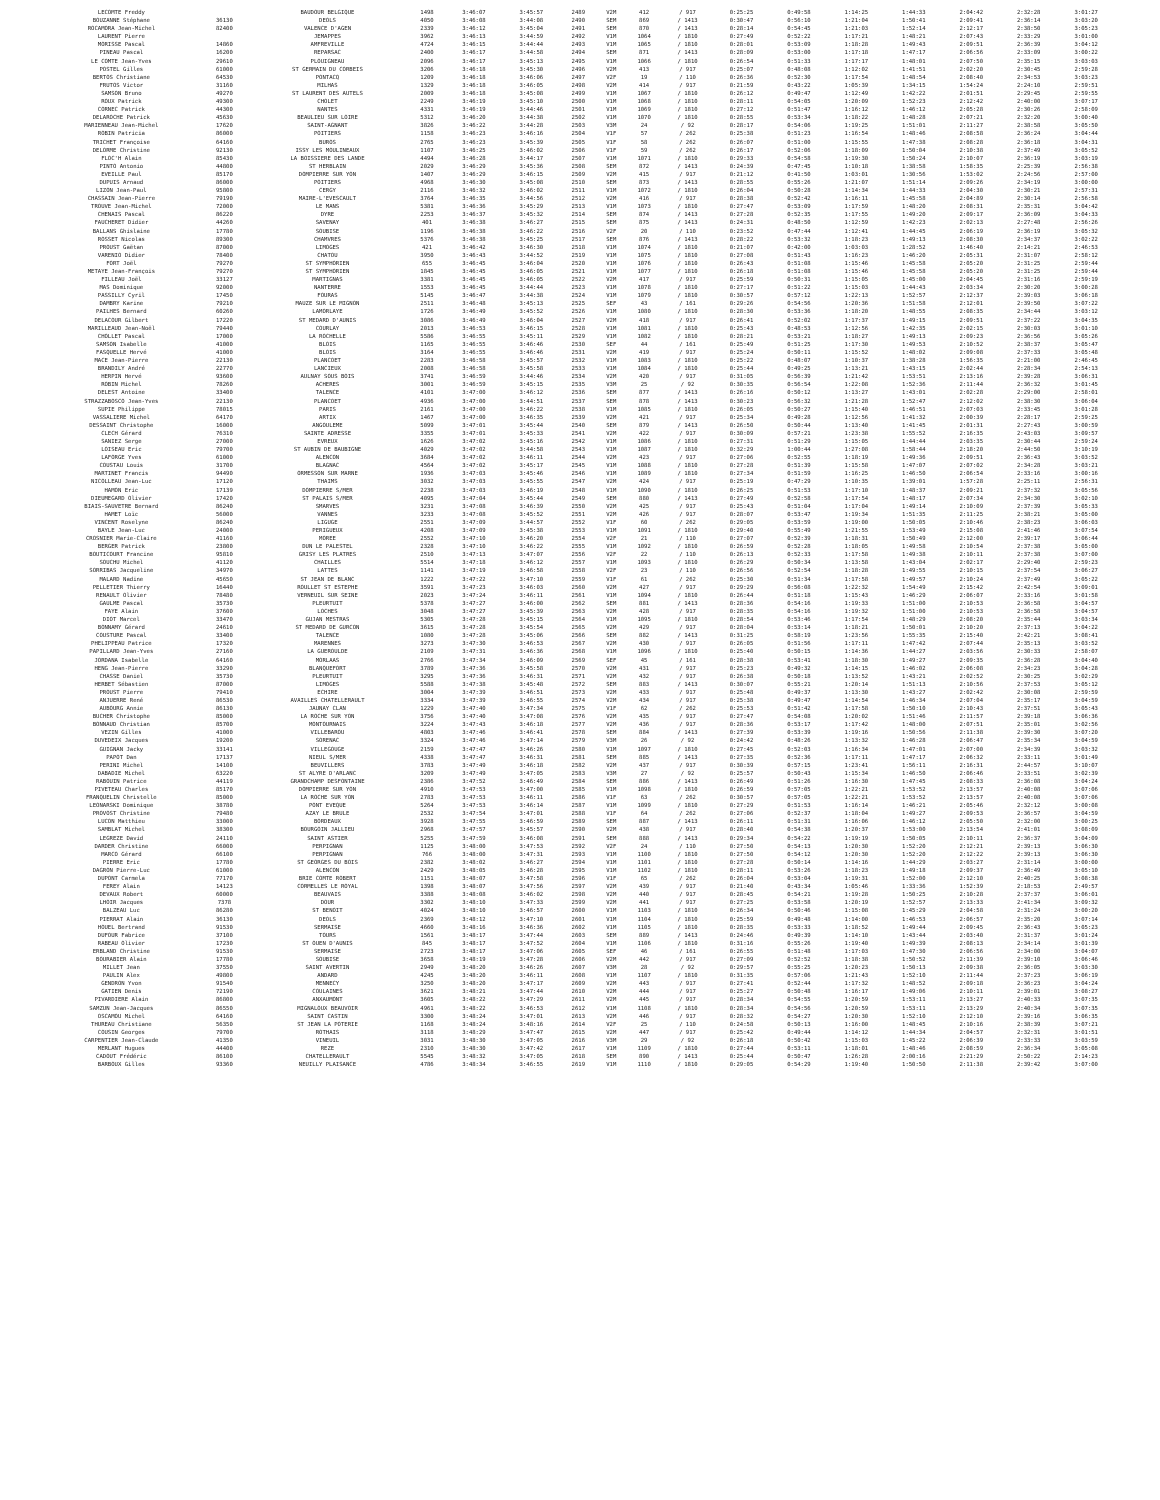| LECOMTE Freddy | | BAUDOUR BELGIQUE | 1498 | 3:46:07 | 3:45:57 | 2489 | V2M | 412 | / 917 | 0:25:25 | 0:49:58 | 1:14:25 | 1:44:33 | 2:04:42 | 2:32:28 | 3:01:27 |
| BOUZANNE Stéphane | 36130 | DEOLS | 4050 | 3:46:08 | 3:44:08 | 2490 | SEM | 869 | / 1413 | 0:30:47 | 0:56:10 | 1:21:04 | 1:50:41 | 2:09:41 | 2:36:14 | 3:03:20 |
| ROCAMORA Jean-Michel | 82400 | VALENCE D'AGEN | 2339 | 3:46:12 | 3:45:04 | 2491 | SEM | 870 | / 1413 | 0:28:14 | 0:54:45 | 1:21:03 | 1:52:14 | 2:12:17 | 2:38:50 | 3:05:23 |
| LAURENT Pierre | | JEMAPPES | 3962 | 3:46:13 | 3:44:59 | 2492 | V1M | 1064 | / 1810 | 0:27:49 | 0:52:22 | 1:17:21 | 1:48:21 | 2:07:43 | 2:33:29 | 3:01:00 |
| MORISSE Pascal | 14860 | AMFREVILLE | 4724 | 3:46:15 | 3:44:44 | 2493 | V1M | 1065 | / 1810 | 0:28:01 | 0:53:09 | 1:18:28 | 1:49:43 | 2:09:51 | 2:36:39 | 3:04:12 |
| PINEAU Pascal | 16200 | REPARSAC | 2400 | 3:46:17 | 3:44:58 | 2494 | SEM | 871 | / 1413 | 0:28:09 | 0:53:00 | 1:17:18 | 1:47:17 | 2:06:56 | 2:33:09 | 3:00:22 |
| LE COMTE Jean-Yves | 29610 | PLOUIGNEAU | 2096 | 3:46:17 | 3:45:13 | 2495 | V1M | 1066 | / 1810 | 0:26:54 | 0:51:33 | 1:17:17 | 1:48:01 | 2:07:50 | 2:35:15 | 3:03:03 |
| POSTEL Gilles | 61000 | ST GERMAIN DU CORBEIS | 3206 | 3:46:18 | 3:45:30 | 2496 | V2M | 413 | / 917 | 0:25:07 | 0:48:08 | 1:12:02 | 1:41:51 | 2:02:20 | 2:30:45 | 2:59:28 |
| BERTOS Christiane | 64530 | PONTACQ | 1209 | 3:46:18 | 3:46:06 | 2497 | V2F | 19 | / 110 | 0:26:36 | 0:52:30 | 1:17:54 | 1:48:54 | 2:08:40 | 2:34:53 | 3:03:23 |
| FRUTOS Victor | 31160 | MILHAS | 1329 | 3:46:18 | 3:46:05 | 2498 | V2M | 414 | / 917 | 0:21:59 | 0:43:22 | 1:05:39 | 1:34:15 | 1:54:24 | 2:24:10 | 2:59:51 |
| SAMSON Bruno | 49270 | ST LAURENT DES AUTELS | 2009 | 3:46:18 | 3:45:08 | 2499 | V1M | 1067 | / 1810 | 0:26:12 | 0:49:47 | 1:12:49 | 1:42:22 | 2:01:51 | 2:29:45 | 2:59:55 |
| ROUX Patrick | 49300 | CHOLET | 2249 | 3:46:19 | 3:45:10 | 2500 | V1M | 1068 | / 1810 | 0:28:11 | 0:54:05 | 1:20:09 | 1:52:23 | 2:12:42 | 2:40:00 | 3:07:17 |
| CORNEC Patrick | 44300 | NANTES | 4331 | 3:46:19 | 3:44:46 | 2501 | V1M | 1069 | / 1810 | 0:27:12 | 0:51:47 | 1:16:12 | 1:46:12 | 2:05:28 | 2:30:26 | 2:58:09 |
| DELAROCHE Patrick | 45630 | BEAULIEU SUR LOIRE | 5312 | 3:46:20 | 3:44:38 | 2502 | V1M | 1070 | / 1810 | 0:28:55 | 0:53:34 | 1:18:22 | 1:48:28 | 2:07:21 | 2:32:20 | 3:00:40 |
| MARIENNEAU Jean-Michel | 17620 | SAINT-AGNANT | 3826 | 3:46:22 | 3:44:28 | 2503 | V3M | 24 | / 92 | 0:28:17 | 0:54:06 | 1:19:25 | 1:51:01 | 2:11:27 | 2:38:58 | 3:05:50 |
| ROBIN Patricia | 86000 | POITIERS | 1158 | 3:46:23 | 3:46:16 | 2504 | V1F | 57 | / 262 | 0:25:38 | 0:51:23 | 1:16:54 | 1:48:46 | 2:08:58 | 2:36:24 | 3:04:44 |
| TRICHET Françoise | 64160 | BUROS | 2765 | 3:46:23 | 3:45:39 | 2505 | V1F | 58 | / 262 | 0:26:07 | 0:51:00 | 1:15:55 | 1:47:38 | 2:08:28 | 2:36:18 | 3:04:31 |
| DELORME Christine | 92130 | ISSY LES MOULINEAUX | 1107 | 3:46:25 | 3:46:02 | 2506 | V1F | 59 | / 262 | 0:26:17 | 0:52:06 | 1:18:09 | 1:50:04 | 2:10:38 | 2:37:49 | 3:05:52 |
| FLOC'H Alain | 85430 | LA BOISSIERE DES LANDE | 4494 | 3:46:28 | 3:44:17 | 2507 | V1M | 1071 | / 1810 | 0:29:33 | 0:54:58 | 1:19:30 | 1:50:24 | 2:10:07 | 2:36:19 | 3:03:19 |
| PINTO Antonio | 44800 | ST HERBLAIN | 2029 | 3:46:29 | 3:45:36 | 2508 | SEM | 872 | / 1413 | 0:24:39 | 0:47:45 | 1:10:18 | 1:38:58 | 1:58:35 | 2:25:39 | 2:56:38 |
| EVEILLE Paul | 85170 | DOMPIERRE SUR YON | 1407 | 3:46:29 | 3:46:15 | 2509 | V2M | 415 | / 917 | 0:21:12 | 0:41:50 | 1:03:01 | 1:30:56 | 1:53:02 | 2:24:56 | 2:57:00 |
| DUPUIS Arnaud | 86000 | POITIERS | 4968 | 3:46:30 | 3:45:08 | 2510 | SEM | 873 | / 1413 | 0:28:55 | 0:55:26 | 1:21:07 | 1:51:14 | 2:09:26 | 2:34:19 | 3:00:00 |
| LIZON Jean-Paul | 95800 | CERGY | 2116 | 3:46:32 | 3:46:02 | 2511 | V1M | 1072 | / 1810 | 0:26:04 | 0:50:28 | 1:14:34 | 1:44:33 | 2:04:30 | 2:30:21 | 2:57:31 |
| CHASSAIN Jean-Pierre | 79190 | MAIRE-L'EVESCAULT | 3764 | 3:46:35 | 3:44:56 | 2512 | V2M | 416 | / 917 | 0:28:38 | 0:52:42 | 1:16:11 | 1:45:58 | 2:04:89 | 2:30:14 | 2:56:58 |
| TROUVE Jean-Michel | 72000 | LE MANS | 5381 | 3:46:36 | 3:45:29 | 2513 | V1M | 1073 | / 1810 | 0:27:47 | 0:53:09 | 1:17:59 | 1:48:20 | 2:08:31 | 2:35:31 | 3:04:42 |
| CHENAIS Pascal | 86220 | DYRE | 2253 | 3:46:37 | 3:45:32 | 2514 | SEM | 874 | / 1413 | 0:27:28 | 0:52:35 | 1:17:55 | 1:49:20 | 2:09:17 | 2:36:09 | 3:04:33 |
| FAUCHERET Didier | 44260 | SAVENAY | 401 | 3:46:38 | 3:46:27 | 2515 | SEM | 875 | / 1413 | 0:24:31 | 0:48:50 | 1:12:59 | 1:42:23 | 2:02:13 | 2:27:48 | 2:56:26 |
| BALLANS Ghislaine | 17780 | SOUBISE | 1196 | 3:46:38 | 3:46:22 | 2516 | V2F | 20 | / 110 | 0:23:52 | 0:47:44 | 1:12:41 | 1:44:45 | 2:06:19 | 2:36:19 | 3:05:32 |
| ROSSET Nicolas | 89300 | CHAMVRES | 5376 | 3:46:38 | 3:45:25 | 2517 | SEM | 876 | / 1413 | 0:28:22 | 0:53:32 | 1:18:23 | 1:49:13 | 2:08:30 | 2:34:37 | 3:02:22 |
| PROUST Gaëtan | 87000 | LIMOGES | 421 | 3:46:42 | 3:46:30 | 2518 | V1M | 1074 | / 1810 | 0:21:07 | 0:42:00 | 1:03:03 | 1:28:52 | 1:46:40 | 2:14:21 | 2:46:53 |
| VARENIO Didier | 78400 | CHATOU | 3950 | 3:46:43 | 3:44:52 | 2519 | V1M | 1075 | / 1810 | 0:27:08 | 0:51:43 | 1:16:23 | 1:46:20 | 2:05:31 | 2:31:07 | 2:58:12 |
| FORT Joël | 79270 | ST SYMPHORIEN | 655 | 3:46:45 | 3:46:04 | 2520 | V1M | 1076 | / 1810 | 0:26:43 | 0:51:08 | 1:15:46 | 1:45:58 | 2:05:20 | 2:31:25 | 2:59:44 |
| METAYE Jean-François | 79270 | ST SYMPHORIEN | 1845 | 3:46:45 | 3:46:05 | 2521 | V1M | 1077 | / 1810 | 0:26:18 | 0:51:08 | 1:15:46 | 1:45:58 | 2:05:20 | 2:31:25 | 2:59:44 |
| FILLEAU Joël | 33127 | MARTIGNAS | 3381 | 3:46:45 | 3:46:05 | 2522 | V2M | 417 | / 917 | 0:25:59 | 0:50:31 | 1:15:05 | 1:45:00 | 2:04:45 | 2:31:16 | 2:59:19 |
| MAS Dominique | 92000 | NANTERRE | 1553 | 3:46:45 | 3:44:44 | 2523 | V1M | 1078 | / 1810 | 0:27:17 | 0:51:22 | 1:15:03 | 1:44:43 | 2:03:34 | 2:30:20 | 3:00:28 |
| PASSILLY Cyril | 17450 | FOURAS | 5145 | 3:46:47 | 3:44:38 | 2524 | V1M | 1079 | / 1810 | 0:30:57 | 0:57:12 | 1:22:13 | 1:52:57 | 2:12:37 | 2:39:03 | 3:06:18 |
| DAMBRY Karine | 79210 | MAUZE SUR LE MIGNON | 2511 | 3:46:48 | 3:45:13 | 2525 | SEF | 43 | / 161 | 0:29:26 | 0:54:56 | 1:20:36 | 1:51:58 | 2:12:01 | 2:39:50 | 3:07:22 |
| PAILHES Bernard | 60260 | LAMORLAYE | 1726 | 3:46:49 | 3:45:52 | 2526 | V1M | 1080 | / 1810 | 0:28:30 | 0:53:36 | 1:18:20 | 1:48:55 | 2:08:35 | 2:34:44 | 3:03:12 |
| DELACOUR Gilbert | 17220 | ST MEDARD D'AUNIS | 3086 | 3:46:49 | 3:46:04 | 2527 | V2M | 418 | / 917 | 0:26:41 | 0:52:02 | 1:17:37 | 1:49:15 | 2:09:51 | 2:37:22 | 3:04:35 |
| MARILLEAUD Jean-Noël | 79440 | COURLAY | 2013 | 3:46:53 | 3:46:15 | 2528 | V1M | 1081 | / 1810 | 0:25:43 | 0:48:53 | 1:12:56 | 1:42:35 | 2:02:15 | 2:30:03 | 3:01:10 |
| CHOLLET Pascal | 17000 | LA ROCHELLE | 5586 | 3:46:55 | 3:45:11 | 2529 | V1M | 1082 | / 1810 | 0:28:21 | 0:53:21 | 1:18:27 | 1:49:13 | 2:09:23 | 2:36:56 | 3:05:26 |
| SAMSON Isabelle | 41000 | BLOIS | 1165 | 3:46:55 | 3:46:46 | 2530 | SEF | 44 | / 161 | 0:25:49 | 0:51:25 | 1:17:30 | 1:49:53 | 2:10:52 | 2:38:37 | 3:05:47 |
| FASQUELLE Hervé | 41000 | BLOIS | 3164 | 3:46:55 | 3:46:46 | 2531 | V2M | 419 | / 917 | 0:25:24 | 0:50:11 | 1:15:52 | 1:48:02 | 2:09:08 | 2:37:33 | 3:05:48 |
| MACE Jean-Pierre | 22130 | PLANCOET | 2283 | 3:46:58 | 3:45:57 | 2532 | V1M | 1083 | / 1810 | 0:25:22 | 0:48:07 | 1:10:37 | 1:38:28 | 1:56:35 | 2:21:00 | 2:46:45 |
| BRANDILY André | 22770 | LANCIEUX | 2008 | 3:46:58 | 3:45:58 | 2533 | V1M | 1084 | / 1810 | 0:25:44 | 0:49:25 | 1:13:21 | 1:43:15 | 2:02:44 | 2:28:34 | 2:54:13 |
| HERPIN Hervé | 93600 | AULNAY SOUS BOIS | 3741 | 3:46:59 | 3:44:46 | 2534 | V2M | 420 | / 917 | 0:31:05 | 0:56:39 | 1:21:42 | 1:53:51 | 2:13:16 | 2:39:28 | 3:06:31 |
| ROBIN Michel | 78260 | ACHERES | 3001 | 3:46:59 | 3:45:15 | 2535 | V3M | 25 | / 92 | 0:30:35 | 0:56:54 | 1:22:08 | 1:52:36 | 2:11:44 | 2:36:32 | 3:01:45 |
| DELEST Antoine | 33400 | TALENCE | 4101 | 3:47:00 | 3:46:12 | 2536 | SEM | 877 | / 1413 | 0:26:16 | 0:50:12 | 1:13:27 | 1:43:01 | 2:02:28 | 2:29:00 | 2:58:01 |
| STRAZZABOSCO Jean-Yves | 22130 | PLANCOET | 4936 | 3:47:00 | 3:44:51 | 2537 | SEM | 878 | / 1413 | 0:30:23 | 0:56:32 | 1:21:28 | 1:52:47 | 2:12:02 | 2:38:30 | 3:06:04 |
| SUPIE Philippe | 78015 | PARIS | 2161 | 3:47:00 | 3:46:22 | 2538 | V1M | 1085 | / 1810 | 0:26:05 | 0:50:27 | 1:15:40 | 1:46:51 | 2:07:03 | 2:33:45 | 3:01:28 |
| VASSALIERE Michel | 64170 | ARTIX | 1467 | 3:47:00 | 3:46:35 | 2539 | V2M | 421 | / 917 | 0:25:34 | 0:49:28 | 1:12:56 | 1:41:32 | 2:00:39 | 2:28:17 | 2:59:25 |
| DESSAINT Christophe | 16000 | ANGOULEME | 5099 | 3:47:01 | 3:45:44 | 2540 | SEM | 879 | / 1413 | 0:26:50 | 0:50:44 | 1:13:40 | 1:41:45 | 2:01:31 | 2:27:43 | 3:00:59 |
| CLECH Gérard | 76310 | SAINTE ADRESSE | 3355 | 3:47:01 | 3:45:33 | 2541 | V2M | 422 | / 917 | 0:30:09 | 0:57:21 | 1:23:38 | 1:55:52 | 2:16:35 | 2:43:03 | 3:09:57 |
| SANIEZ Serge | 27000 | EVREUX | 1626 | 3:47:02 | 3:45:16 | 2542 | V1M | 1086 | / 1810 | 0:27:31 | 0:51:29 | 1:15:05 | 1:44:44 | 2:03:35 | 2:30:44 | 2:59:24 |
| LOISEAU Eric | 79700 | ST AUBIN DE BAUBIGNE | 4029 | 3:47:02 | 3:44:58 | 2543 | V1M | 1087 | / 1810 | 0:32:29 | 1:00:44 | 1:27:08 | 1:58:44 | 2:18:20 | 2:44:50 | 3:10:19 |
| LAFORGE Yves | 61000 | ALENCON | 3684 | 3:47:02 | 3:46:11 | 2544 | V2M | 423 | / 917 | 0:27:06 | 0:52:55 | 1:18:19 | 1:49:36 | 2:09:51 | 2:36:43 | 3:03:52 |
| COUSTAU Louis | 31700 | BLAGNAC | 4564 | 3:47:02 | 3:45:17 | 2545 | V1M | 1088 | / 1810 | 0:27:28 | 0:51:39 | 1:15:58 | 1:47:07 | 2:07:02 | 2:34:28 | 3:03:21 |
| MARTINET Francis | 94490 | ORMESSON SUR MARNE | 1936 | 3:47:03 | 3:45:46 | 2546 | V1M | 1089 | / 1810 | 0:27:34 | 0:51:59 | 1:16:25 | 1:46:50 | 2:06:54 | 2:33:16 | 3:00:16 |
| NICOLLEAU Jean-Luc | 17120 | THAIMS | 3032 | 3:47:03 | 3:45:55 | 2547 | V2M | 424 | / 917 | 0:25:19 | 0:47:29 | 1:10:35 | 1:39:01 | 1:57:28 | 2:25:11 | 2:56:31 |
| HAMON Eric | 17139 | DOMPIERRE S/MER | 2238 | 3:47:03 | 3:46:19 | 2548 | V1M | 1090 | / 1810 | 0:26:25 | 0:51:53 | 1:17:10 | 1:48:37 | 2:09:21 | 2:37:32 | 3:05:56 |
| DIEUMEGARD Olivier | 17420 | ST PALAIS S/MER | 4095 | 3:47:04 | 3:45:44 | 2549 | SEM | 880 | / 1413 | 0:27:49 | 0:52:58 | 1:17:54 | 1:48:17 | 2:07:34 | 2:34:30 | 3:02:10 |
| BIAIS-SAUVETRE Bernard | 86240 | SMARVES | 3231 | 3:47:08 | 3:46:39 | 2550 | V2M | 425 | / 917 | 0:25:43 | 0:51:04 | 1:17:04 | 1:49:14 | 2:10:09 | 2:37:39 | 3:05:33 |
| HAMET Loïc | 56000 | VANNES | 3233 | 3:47:08 | 3:45:52 | 2551 | V2M | 426 | / 917 | 0:28:07 | 0:53:47 | 1:19:34 | 1:51:35 | 2:11:25 | 2:38:21 | 3:05:00 |
| VINCENT Roselyne | 86240 | LIGUGE | 2551 | 3:47:09 | 3:44:57 | 2552 | V1F | 60 | / 262 | 0:29:05 | 0:53:59 | 1:19:00 | 1:50:05 | 2:10:46 | 2:38:23 | 3:06:03 |
| BAYLE Jean-Luc | 24000 | PERIGUEUX | 4208 | 3:47:09 | 3:45:38 | 2553 | V1M | 1091 | / 1810 | 0:29:40 | 0:55:49 | 1:21:55 | 1:53:49 | 2:15:08 | 2:41:46 | 3:07:54 |
| CROSNIER Marie-Claire | 41160 | MOREE | 2552 | 3:47:10 | 3:46:20 | 2554 | V2F | 21 | / 110 | 0:27:07 | 0:52:39 | 1:18:31 | 1:50:49 | 2:12:00 | 2:39:17 | 3:06:44 |
| BERGER Patrick | 23800 | DUN LE PALESTEL | 2328 | 3:47:10 | 3:46:22 | 2555 | V1M | 1092 | / 1810 | 0:26:59 | 0:52:28 | 1:18:05 | 1:49:58 | 2:10:54 | 2:37:38 | 3:05:00 |
| BOUTICOURT Francine | 95810 | GRISY LES PLATRES | 2510 | 3:47:13 | 3:47:07 | 2556 | V2F | 22 | / 110 | 0:26:13 | 0:52:33 | 1:17:58 | 1:49:38 | 2:10:11 | 2:37:38 | 3:07:00 |
| SOUCHU Michel | 41120 | CHAILLES | 5514 | 3:47:18 | 3:46:12 | 2557 | V1M | 1093 | / 1810 | 0:26:29 | 0:50:34 | 1:13:58 | 1:43:04 | 2:02:17 | 2:29:40 | 2:59:23 |
| SORRIBAS Jacqueline | 34970 | LATTES | 1141 | 3:47:19 | 3:46:58 | 2558 | V2F | 23 | / 110 | 0:26:56 | 0:52:54 | 1:18:28 | 1:49:55 | 2:10:15 | 2:37:54 | 3:06:27 |
| MALARD Nadine | 45650 | ST JEAN DE BLANC | 1222 | 3:47:22 | 3:47:10 | 2559 | V1F | 61 | / 262 | 0:25:30 | 0:51:34 | 1:17:58 | 1:49:57 | 2:10:24 | 2:37:49 | 3:05:22 |
| PELLETIER Thierry | 16440 | ROULLET ST ESTEPHE | 3591 | 3:47:23 | 3:46:03 | 2560 | V2M | 427 | / 917 | 0:29:29 | 0:56:08 | 1:22:32 | 1:54:49 | 2:15:42 | 2:42:54 | 3:09:01 |
| RENAULT Olivier | 78480 | VERNEUIL SUR SEINE | 2023 | 3:47:24 | 3:46:11 | 2561 | V1M | 1094 | / 1810 | 0:26:44 | 0:51:18 | 1:15:43 | 1:46:29 | 2:06:07 | 2:33:16 | 3:01:58 |
| GAULME Pascal | 35730 | PLEURTUIT | 5378 | 3:47:27 | 3:46:00 | 2562 | SEM | 881 | / 1413 | 0:28:36 | 0:54:16 | 1:19:33 | 1:51:00 | 2:10:53 | 2:36:58 | 3:04:57 |
| FAYE Alain | 37600 | LOCHES | 3048 | 3:47:27 | 3:45:39 | 2563 | V2M | 428 | / 917 | 0:28:35 | 0:54:16 | 1:19:32 | 1:51:00 | 2:10:53 | 2:36:58 | 3:04:57 |
| DIOT Marcel | 33470 | GUJAN MESTRAS | 5305 | 3:47:28 | 3:45:15 | 2564 | V1M | 1095 | / 1810 | 0:28:54 | 0:53:46 | 1:17:54 | 1:48:29 | 2:08:20 | 2:35:44 | 3:03:34 |
| BONNAMY Gérard | 24610 | ST MEDARD DE GURCON | 3615 | 3:47:28 | 3:45:54 | 2565 | V2M | 429 | / 917 | 0:28:04 | 0:53:14 | 1:18:21 | 1:50:01 | 2:10:20 | 2:37:13 | 3:04:22 |
| COUSTURE Pascal | 33400 | TALENCE | 1080 | 3:47:28 | 3:45:06 | 2566 | SEM | 882 | / 1413 | 0:31:25 | 0:58:19 | 1:23:56 | 1:55:35 | 2:15:40 | 2:42:21 | 3:08:41 |
| PHELIPPEAU Patrice | 17320 | MARENNES | 3273 | 3:47:30 | 3:46:53 | 2567 | V2M | 430 | / 917 | 0:26:05 | 0:51:56 | 1:17:11 | 1:47:42 | 2:07:44 | 2:35:13 | 3:03:52 |
| PAPILLARD Jean-Yves | 27160 | LA GUEROULDE | 2109 | 3:47:31 | 3:46:36 | 2568 | V1M | 1096 | / 1810 | 0:25:40 | 0:50:15 | 1:14:36 | 1:44:27 | 2:03:56 | 2:30:33 | 2:58:07 |
| JORDANA Isabelle | 64160 | MORLAAS | 2766 | 3:47:34 | 3:46:09 | 2569 | SEF | 45 | / 161 | 0:28:38 | 0:53:41 | 1:18:30 | 1:49:27 | 2:09:35 | 2:36:28 | 3:04:40 |
| HENG Jean-Pierre | 33290 | BLANQUEFORT | 3789 | 3:47:36 | 3:45:58 | 2570 | V2M | 431 | / 917 | 0:25:23 | 0:49:32 | 1:14:15 | 1:46:02 | 2:06:08 | 2:34:23 | 3:04:28 |
| CHASSE Daniel | 35730 | PLEURTUIT | 3295 | 3:47:36 | 3:46:31 | 2571 | V2M | 432 | / 917 | 0:26:38 | 0:50:18 | 1:13:52 | 1:43:21 | 2:02:52 | 2:30:25 | 3:02:29 |
| HERBET Sébastien | 87000 | LIMOGES | 5588 | 3:47:38 | 3:45:48 | 2572 | SEM | 883 | / 1413 | 0:30:07 | 0:55:21 | 1:20:14 | 1:51:13 | 2:10:56 | 2:37:53 | 3:05:12 |
| PROUST Pierre | 79410 | ECHIRE | 3004 | 3:47:39 | 3:46:51 | 2573 | V2M | 433 | / 917 | 0:25:48 | 0:49:37 | 1:13:30 | 1:43:27 | 2:02:42 | 2:30:08 | 2:59:59 |
| ANJUERRE René | 86530 | AVAILLES CHATELLERAULT | 3334 | 3:47:39 | 3:46:55 | 2574 | V2M | 434 | / 917 | 0:25:38 | 0:49:47 | 1:14:54 | 1:46:34 | 2:07:04 | 2:35:17 | 3:04:59 |
| AUBOURG Annie | 86130 | JAUNAY CLAN | 1229 | 3:47:40 | 3:47:34 | 2575 | V1F | 62 | / 262 | 0:25:53 | 0:51:42 | 1:17:58 | 1:50:10 | 2:10:43 | 2:37:51 | 3:05:43 |
| BUCHER Christophe | 85000 | LA ROCHE SUR YON | 3756 | 3:47:40 | 3:47:08 | 2576 | V2M | 435 | / 917 | 0:27:47 | 0:54:08 | 1:20:02 | 1:51:46 | 2:11:57 | 2:39:18 | 3:06:36 |
| BONNAUD Christian | 85700 | MONTOURNAIS | 3224 | 3:47:43 | 3:46:18 | 2577 | V2M | 436 | / 917 | 0:28:36 | 0:53:17 | 1:17:42 | 1:48:00 | 2:07:51 | 2:35:01 | 3:02:56 |
| VEZIN Gilles | 41000 | VILLEBAROU | 4803 | 3:47:46 | 3:46:41 | 2578 | SEM | 884 | / 1413 | 0:27:39 | 0:53:39 | 1:19:16 | 1:50:56 | 2:11:38 | 2:39:30 | 3:07:20 |
| DUVEDEIX Jacques | 19200 | SORENAC | 3324 | 3:47:46 | 3:47:14 | 2579 | V3M | 26 | / 92 | 0:24:42 | 0:48:26 | 1:13:32 | 1:46:28 | 2:06:47 | 2:35:34 | 3:04:59 |
| GUIGNAN Jacky | 33141 | VILLEGOUGE | 2159 | 3:47:47 | 3:46:26 | 2580 | V1M | 1097 | / 1810 | 0:27:45 | 0:52:03 | 1:16:34 | 1:47:01 | 2:07:00 | 2:34:39 | 3:03:32 |
| PAPOT Dan | 17137 | NIEUL S/MER | 4338 | 3:47:47 | 3:46:31 | 2581 | SEM | 885 | / 1413 | 0:27:35 | 0:52:36 | 1:17:11 | 1:47:17 | 2:06:32 | 2:33:11 | 3:01:49 |
| PERINI Michel | 14100 | BEUVILLERS | 3783 | 3:47:49 | 3:46:18 | 2582 | V2M | 437 | / 917 | 0:30:39 | 0:57:15 | 1:23:41 | 1:56:11 | 2:16:31 | 2:44:57 | 3:10:07 |
| DABADIE Michel | 63220 | ST ALYRE D'ARLANC | 3209 | 3:47:49 | 3:47:05 | 2583 | V3M | 27 | / 92 | 0:25:57 | 0:50:43 | 1:15:34 | 1:46:50 | 2:06:46 | 2:33:51 | 3:02:39 |
| RABOUIN Patrice | 44119 | GRANDCHAMP DESFONTAINE | 2386 | 3:47:52 | 3:46:49 | 2584 | SEM | 886 | / 1413 | 0:26:49 | 0:51:26 | 1:16:30 | 1:47:45 | 2:08:33 | 2:36:08 | 3:04:24 |
| PIVETEAU Charles | 85170 | DOMPIERRE SUR YON | 4910 | 3:47:53 | 3:47:00 | 2585 | V1M | 1098 | / 1810 | 0:26:59 | 0:57:05 | 1:22:21 | 1:53:52 | 2:13:57 | 2:40:08 | 3:07:06 |
| FRANQUELIN Christelle | 85000 | LA ROCHE SUR YON | 2783 | 3:47:53 | 3:46:11 | 2586 | V1F | 63 | / 262 | 0:30:57 | 0:57:05 | 1:22:21 | 1:53:52 | 2:13:57 | 2:40:08 | 3:07:06 |
| LEONARSKI Dominique | 38780 | PONT EVEQUE | 5264 | 3:47:53 | 3:46:14 | 2587 | V1M | 1099 | / 1810 | 0:27:29 | 0:51:53 | 1:16:14 | 1:46:21 | 2:05:46 | 2:32:12 | 3:00:08 |
| PROVOST Christine | 79480 | AZAY LE BRULE | 2532 | 3:47:54 | 3:47:01 | 2588 | V1F | 64 | / 262 | 0:27:06 | 0:52:37 | 1:18:04 | 1:49:27 | 2:09:53 | 2:36:57 | 3:04:59 |
| LUCON Matthieu | 33000 | BORDEAUX | 3928 | 3:47:55 | 3:46:59 | 2589 | SEM | 887 | / 1413 | 0:26:11 | 0:51:31 | 1:16:06 | 1:46:12 | 2:05:50 | 2:32:00 | 3:00:25 |
| SAMBLAT Michel | 38300 | BOURGOIN JALLIEU | 2968 | 3:47:57 | 3:45:57 | 2590 | V2M | 438 | / 917 | 0:28:40 | 0:54:38 | 1:20:37 | 1:53:00 | 2:13:54 | 2:41:01 | 3:08:09 |
| LEGREZE David | 24110 | SAINT ASTIER | 5255 | 3:47:59 | 3:46:08 | 2591 | SEM | 888 | / 1413 | 0:29:34 | 0:54:22 | 1:19:19 | 1:50:05 | 2:10:11 | 2:36:37 | 3:04:09 |
| DARDER Christine | 66000 | PERPIGNAN | 1125 | 3:48:00 | 3:47:53 | 2592 | V2F | 24 | / 110 | 0:27:50 | 0:54:13 | 1:20:30 | 1:52:20 | 2:12:21 | 2:39:13 | 3:06:30 |
| MARCO Gérard | 66100 | PERPIGNAN | 766 | 3:48:00 | 3:47:31 | 2593 | V1M | 1100 | / 1810 | 0:27:50 | 0:54:12 | 1:20:30 | 1:52:20 | 2:12:22 | 2:39:13 | 3:06:30 |
| PIERRE Eric | 17780 | ST GEORGES DU BOIS | 2382 | 3:48:02 | 3:46:27 | 2594 | V1M | 1101 | / 1810 | 0:27:28 | 0:50:14 | 1:14:16 | 1:44:29 | 2:03:27 | 2:31:14 | 3:00:00 |
| DAGRON Pierre-Luc | 61000 | ALENCON | 2429 | 3:48:05 | 3:46:28 | 2595 | V1M | 1102 | / 1810 | 0:28:11 | 0:53:26 | 1:18:23 | 1:49:18 | 2:09:37 | 2:36:49 | 3:05:10 |
| DUPONT Carmela | 77170 | BRIE COMTE ROBERT | 1151 | 3:48:07 | 3:47:58 | 2596 | V1F | 65 | / 262 | 0:26:04 | 0:53:04 | 1:19:31 | 1:52:00 | 2:12:10 | 2:40:25 | 3:08:38 |
| FEREY Alain | 14123 | CORMELLES LE ROYAL | 1398 | 3:48:07 | 3:47:56 | 2597 | V2M | 439 | / 917 | 0:21:40 | 0:43:34 | 1:05:46 | 1:33:36 | 1:52:39 | 2:18:53 | 2:49:57 |
| DEVAUX Robert | 60000 | BEAUVAIS | 3388 | 3:48:08 | 3:46:02 | 2598 | V2M | 440 | / 917 | 0:28:45 | 0:54:21 | 1:19:28 | 1:50:25 | 2:10:28 | 2:37:37 | 3:06:01 |
| LHOIR Jacques | 7378 | DOUR | 3302 | 3:48:10 | 3:47:33 | 2599 | V2M | 441 | / 917 | 0:27:25 | 0:53:58 | 1:20:19 | 1:52:57 | 2:13:33 | 2:41:34 | 3:09:32 |
| BALZEAU Luc | 86280 | ST BENOIT | 4024 | 3:48:10 | 3:46:57 | 2600 | V1M | 1103 | / 1810 | 0:26:34 | 0:50:46 | 1:15:08 | 1:45:29 | 2:04:58 | 2:31:24 | 3:00:20 |
| PIERRAT Alain | 36130 | DEOLS | 2369 | 3:48:12 | 3:47:10 | 2601 | V1M | 1104 | / 1810 | 0:25:59 | 0:49:48 | 1:14:00 | 1:46:53 | 2:06:57 | 2:35:20 | 3:07:14 |
| HOUEL Bertrand | 91530 | SERMAISE | 4660 | 3:48:16 | 3:46:36 | 2602 | V1M | 1105 | / 1810 | 0:28:35 | 0:53:33 | 1:18:52 | 1:49:44 | 2:09:45 | 2:36:43 | 3:05:23 |
| DUFOUR Fabrice | 37100 | TOURS | 1561 | 3:48:17 | 3:47:44 | 2603 | SEM | 889 | / 1413 | 0:24:46 | 0:49:39 | 1:14:10 | 1:43:44 | 2:03:40 | 2:31:37 | 3:01:24 |
| RABEAU Olivier | 17230 | ST OUEN D'AUNIS | 845 | 3:48:17 | 3:47:52 | 2604 | V1M | 1106 | / 1810 | 0:31:16 | 0:55:26 | 1:19:40 | 1:49:39 | 2:08:13 | 2:34:14 | 3:01:39 |
| ERBLAND Christine | 91530 | SERMAISE | 2723 | 3:48:17 | 3:47:06 | 2605 | SEF | 46 | / 161 | 0:26:55 | 0:51:48 | 1:17:03 | 1:47:30 | 2:06:56 | 2:34:00 | 3:04:07 |
| BOURABIER Alain | 17780 | SOUBISE | 3658 | 3:48:19 | 3:47:28 | 2606 | V2M | 442 | / 917 | 0:27:09 | 0:52:52 | 1:18:38 | 1:50:52 | 2:11:39 | 2:39:10 | 3:06:46 |
| MILLET Jean | 37550 | SAINT AVERTIN | 2949 | 3:48:20 | 3:46:26 | 2607 | V3M | 28 | / 92 | 0:29:57 | 0:55:25 | 1:20:23 | 1:50:13 | 2:09:38 | 2:36:05 | 3:03:30 |
| PAULIN Alex | 49800 | ANDARD | 4245 | 3:48:20 | 3:46:11 | 2608 | V1M | 1107 | / 1810 | 0:31:35 | 0:57:06 | 1:21:43 | 1:52:10 | 2:11:44 | 2:37:23 | 3:06:19 |
| GENDRON Yvon | 91540 | MENNECY | 3250 | 3:48:20 | 3:47:17 | 2609 | V2M | 443 | / 917 | 0:27:41 | 0:52:44 | 1:17:32 | 1:48:52 | 2:09:18 | 2:36:23 | 3:04:24 |
| GATIEN Denis | 72190 | COULAINES | 3621 | 3:48:21 | 3:47:44 | 2610 | V2M | 444 | / 917 | 0:25:27 | 0:50:48 | 1:16:17 | 1:49:06 | 2:10:11 | 2:39:01 | 3:08:27 |
| PIVARDIERE Alain | 86800 | ANXAUMONT | 3605 | 3:48:22 | 3:47:29 | 2611 | V2M | 445 | / 917 | 0:28:34 | 0:54:55 | 1:20:59 | 1:53:11 | 2:13:27 | 2:40:33 | 3:07:35 |
| SAMZUN Jean-Jacques | 86550 | MIGNALOUX BEAUVOIR | 4961 | 3:48:22 | 3:46:53 | 2612 | V1M | 1108 | / 1810 | 0:28:34 | 0:54:56 | 1:20:59 | 1:53:11 | 2:13:29 | 2:40:34 | 3:07:35 |
| OSCAMOU Michel | 64160 | SAINT CASTIN | 3300 | 3:48:24 | 3:47:01 | 2613 | V2M | 446 | / 917 | 0:28:32 | 0:54:27 | 1:20:30 | 1:52:10 | 2:12:10 | 2:39:16 | 3:06:35 |
| THUREAU Christiane | 56350 | ST JEAN LA POTERIE | 1168 | 3:48:24 | 3:48:16 | 2614 | V2F | 25 | / 110 | 0:24:58 | 0:50:13 | 1:16:00 | 1:48:45 | 2:10:16 | 2:38:39 | 3:07:21 |
| COUSIN Georges | 79700 | ROTHAIS | 3118 | 3:48:29 | 3:47:47 | 2615 | V2M | 447 | / 917 | 0:25:42 | 0:49:44 | 1:14:12 | 1:44:34 | 2:04:57 | 2:32:31 | 3:01:51 |
| CARPENTIER Jean-Claude | 41350 | VINEUIL | 3031 | 3:48:30 | 3:47:05 | 2616 | V3M | 29 | / 92 | 0:26:18 | 0:50:42 | 1:15:03 | 1:45:22 | 2:06:39 | 2:33:33 | 3:03:59 |
| MERLANT Hugues | 44400 | REZE | 2310 | 3:48:30 | 3:47:42 | 2617 | V1M | 1109 | / 1810 | 0:27:44 | 0:53:11 | 1:18:01 | 1:48:46 | 2:08:59 | 2:36:34 | 3:05:08 |
| CADOUT Frédéric | 86100 | CHATELLERAULT | 5545 | 3:48:32 | 3:47:05 | 2618 | SEM | 890 | / 1413 | 0:25:44 | 0:50:47 | 1:26:28 | 2:00:16 | 2:21:29 | 2:50:22 | 2:14:23 |
| BARBOUX Gilles | 93360 | NEUILLY PLAISANCE | 4786 | 3:48:34 | 3:46:55 | 2619 | V1M | 1110 | / 1810 | 0:29:05 | 0:54:29 | 1:19:40 | 1:50:50 | 2:11:38 | 2:39:42 | 3:07:00 |